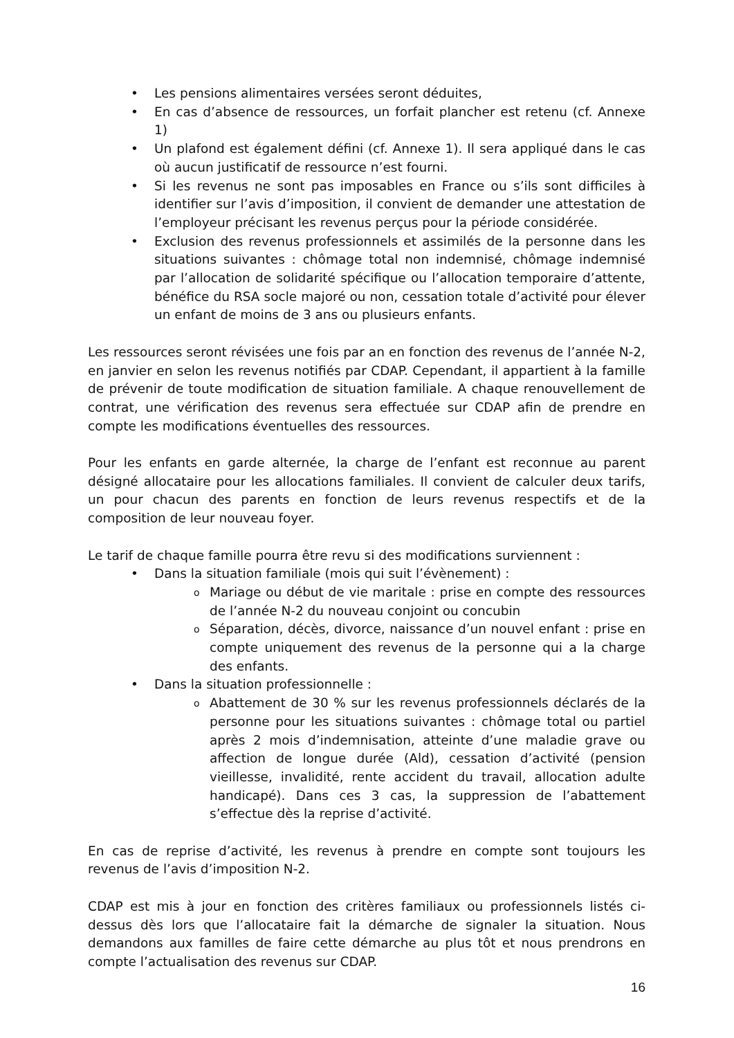• Les pensions alimentaires versées seront déduites,
• En cas d’absence de ressources, un forfait plancher est retenu (cf. Annexe 1)
• Un plafond est également défini (cf. Annexe 1). Il sera appliqué dans le cas où aucun justificatif de ressource n’est fourni.
• Si les revenus ne sont pas imposables en France ou s’ils sont difficiles à identifier sur l’avis d’imposition, il convient de demander une attestation de l’employeur précisant les revenus perçus pour la période considérée.
• Exclusion des revenus professionnels et assimilés de la personne dans les situations suivantes : chômage total non indemnisé, chômage indemnisé par l’allocation de solidarité spécifique ou l’allocation temporaire d’attente, bénéfice du RSA socle majoré ou non, cessation totale d’activité pour élever un enfant de moins de 3 ans ou plusieurs enfants.
Les ressources seront révisées une fois par an en fonction des revenus de l’année N-2, en janvier en selon les revenus notifiés par CDAP. Cependant, il appartient à la famille de prévenir de toute modification de situation familiale. A chaque renouvellement de contrat, une vérification des revenus sera effectuée sur CDAP afin de prendre en compte les modifications éventuelles des ressources.
Pour les enfants en garde alternée, la charge de l’enfant est reconnue au parent désigné allocataire pour les allocations familiales. Il convient de calculer deux tarifs, un pour chacun des parents en fonction de leurs revenus respectifs et de la composition de leur nouveau foyer.
Le tarif de chaque famille pourra être revu si des modifications surviennent :
• Dans la situation familiale (mois qui suit l’évènement) :
o Mariage ou début de vie maritale : prise en compte des ressources de l’année N-2 du nouveau conjoint ou concubin
o Séparation, décès, divorce, naissance d’un nouvel enfant : prise en compte uniquement des revenus de la personne qui a la charge des enfants.
• Dans la situation professionnelle :
o Abattement de 30 % sur les revenus professionnels déclarés de la personne pour les situations suivantes : chômage total ou partiel après 2 mois d’indemnisation, atteinte d’une maladie grave ou affection de longue durée (Ald), cessation d’activité (pension vieillesse, invalidité, rente accident du travail, allocation adulte handicapé). Dans ces 3 cas, la suppression de l’abattement s’effectue dès la reprise d’activité.
En cas de reprise d’activité, les revenus à prendre en compte sont toujours les revenus de l’avis d’imposition N-2.
CDAP est mis à jour en fonction des critères familiaux ou professionnels listés ci-dessus dès lors que l’allocataire fait la démarche de signaler la situation. Nous demandons aux familles de faire cette démarche au plus tôt et nous prendrons en compte l’actualisation des revenus sur CDAP.
16